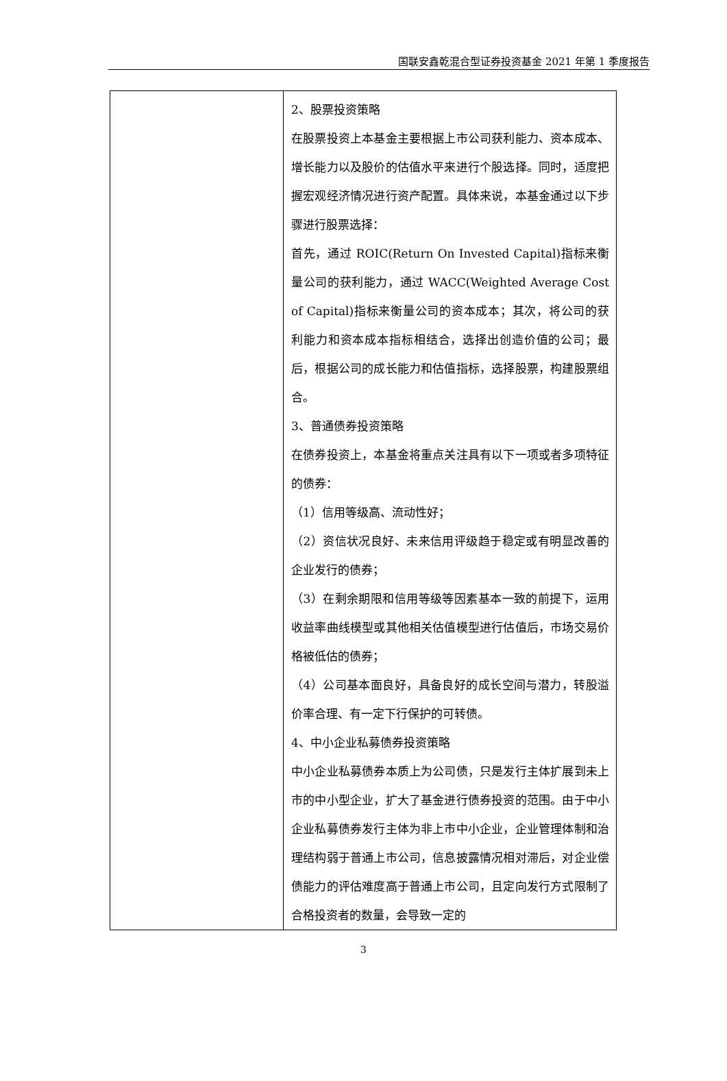国联安鑫乾混合型证券投资基金 2021 年第 1 季度报告
| | 2、股票投资策略 在股票投资上本基金主要根据上市公司获利能力、资本成本、增长能力以及股价的估值水平来进行个股选择。同时，适度把握宏观经济情况进行资产配置。具体来说，本基金通过以下步骤进行股票选择： 首先，通过 ROIC(Return On Invested Capital)指标来衡量公司的获利能力，通过 WACC(Weighted Average Cost of Capital)指标来衡量公司的资本成本；其次，将公司的获利能力和资本成本指标相结合，选择出创造价值的公司；最后，根据公司的成长能力和估值指标，选择股票，构建股票组合。 3、普通债券投资策略 在债券投资上，本基金将重点关注具有以下一项或者多项特征的债券： （1）信用等级高、流动性好； （2）资信状况良好、未来信用评级趋于稳定或有明显改善的企业发行的债券； （3）在剩余期限和信用等级等因素基本一致的前提下，运用收益率曲线模型或其他相关估值模型进行估值后，市场交易价格被低估的债券； （4）公司基本面良好，具备良好的成长空间与潜力，转股溢价率合理、有一定下行保护的可转债。 4、中小企业私募债券投资策略 中小企业私募债券本质上为公司债，只是发行主体扩展到未上市的中小型企业，扩大了基金进行债券投资的范围。由于中小企业私募债券发行主体为非上市中小企业，企业管理体制和治理结构弱于普通上市公司，信息披露情况相对滞后，对企业偿债能力的评估难度高于普通上市公司，且定向发行方式限制了合格投资者的数量，会导致一定的 |
3